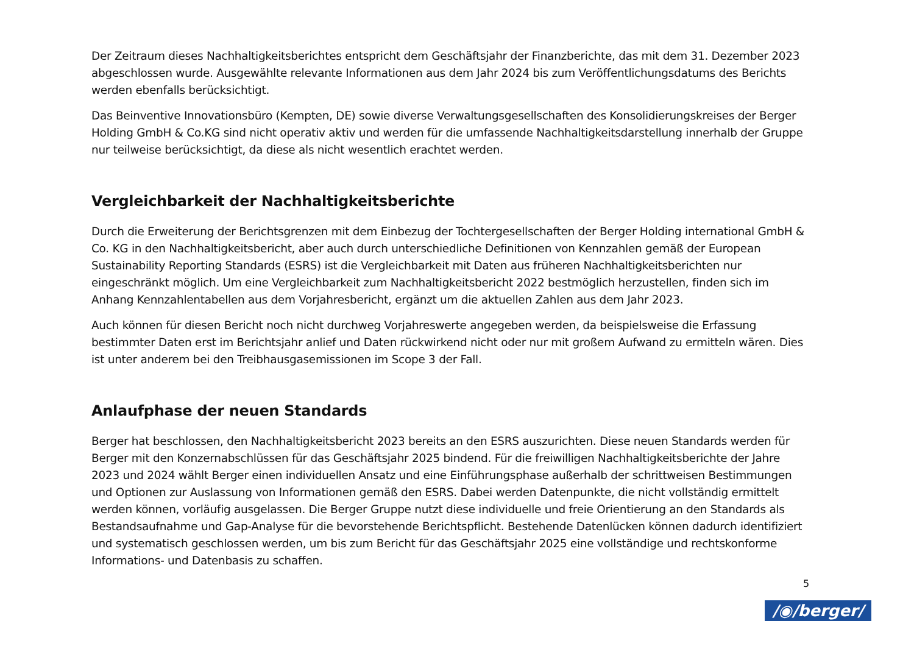Der Zeitraum dieses Nachhaltigkeitsberichtes entspricht dem Geschäftsjahr der Finanzberichte, das mit dem 31. Dezember 2023 abgeschlossen wurde. Ausgewählte relevante Informationen aus dem Jahr 2024 bis zum Veröffentlichungsdatums des Berichts werden ebenfalls berücksichtigt.
Das Beinventive Innovationsbüro (Kempten, DE) sowie diverse Verwaltungsgesellschaften des Konsolidierungskreises der Berger Holding GmbH & Co.KG sind nicht operativ aktiv und werden für die umfassende Nachhaltigkeitsdarstellung innerhalb der Gruppe nur teilweise berücksichtigt, da diese als nicht wesentlich erachtet werden.
Vergleichbarkeit der Nachhaltigkeitsberichte
Durch die Erweiterung der Berichtsgrenzen mit dem Einbezug der Tochtergesellschaften der Berger Holding international GmbH & Co. KG in den Nachhaltigkeitsbericht, aber auch durch unterschiedliche Definitionen von Kennzahlen gemäß der European Sustainability Reporting Standards (ESRS) ist die Vergleichbarkeit mit Daten aus früheren Nachhaltigkeitsberichten nur eingeschränkt möglich. Um eine Vergleichbarkeit zum Nachhaltigkeitsbericht 2022 bestmöglich herzustellen, finden sich im Anhang Kennzahlentabellen aus dem Vorjahresbericht, ergänzt um die aktuellen Zahlen aus dem Jahr 2023.
Auch können für diesen Bericht noch nicht durchweg Vorjahreswerte angegeben werden, da beispielsweise die Erfassung bestimmter Daten erst im Berichtsjahr anlief und Daten rückwirkend nicht oder nur mit großem Aufwand zu ermitteln wären. Dies ist unter anderem bei den Treibhausgasemissionen im Scope 3 der Fall.
Anlaufphase der neuen Standards
Berger hat beschlossen, den Nachhaltigkeitsbericht 2023 bereits an den ESRS auszurichten. Diese neuen Standards werden für Berger mit den Konzernabschlüssen für das Geschäftsjahr 2025 bindend. Für die freiwilligen Nachhaltigkeitsberichte der Jahre 2023 und 2024 wählt Berger einen individuellen Ansatz und eine Einführungsphase außerhalb der schrittweisen Bestimmungen und Optionen zur Auslassung von Informationen gemäß den ESRS. Dabei werden Datenpunkte, die nicht vollständig ermittelt werden können, vorläufig ausgelassen. Die Berger Gruppe nutzt diese individuelle und freie Orientierung an den Standards als Bestandsaufnahme und Gap-Analyse für die bevorstehende Berichtspflicht. Bestehende Datenlücken können dadurch identifiziert und systematisch geschlossen werden, um bis zum Bericht für das Geschäftsjahr 2025 eine vollständige und rechtskonforme Informations- und Datenbasis zu schaffen.
5
/◉/berger/